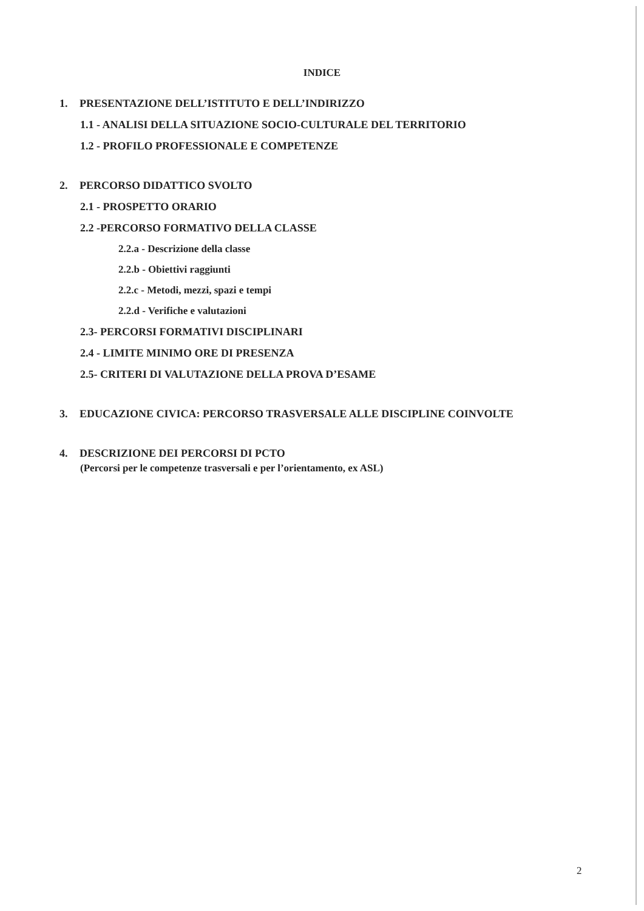INDICE
1. PRESENTAZIONE DELL’ISTITUTO E DELL’INDIRIZZO
1.1 - ANALISI DELLA SITUAZIONE SOCIO-CULTURALE DEL TERRITORIO
1.2 - PROFILO PROFESSIONALE E COMPETENZE
2. PERCORSO DIDATTICO SVOLTO
2.1 - PROSPETTO ORARIO
2.2 -PERCORSO FORMATIVO DELLA CLASSE
2.2.a - Descrizione della classe
2.2.b - Obiettivi raggiunti
2.2.c - Metodi, mezzi, spazi e tempi
2.2.d - Verifiche e valutazioni
2.3- PERCORSI FORMATIVI DISCIPLINARI
2.4 - LIMITE MINIMO ORE DI PRESENZA
2.5- CRITERI DI VALUTAZIONE DELLA PROVA D’ESAME
3. EDUCAZIONE CIVICA: PERCORSO TRASVERSALE ALLE DISCIPLINE COINVOLTE
4. DESCRIZIONE DEI PERCORSI DI PCTO
(Percorsi per le competenze trasversali e per l’orientamento, ex ASL)
2